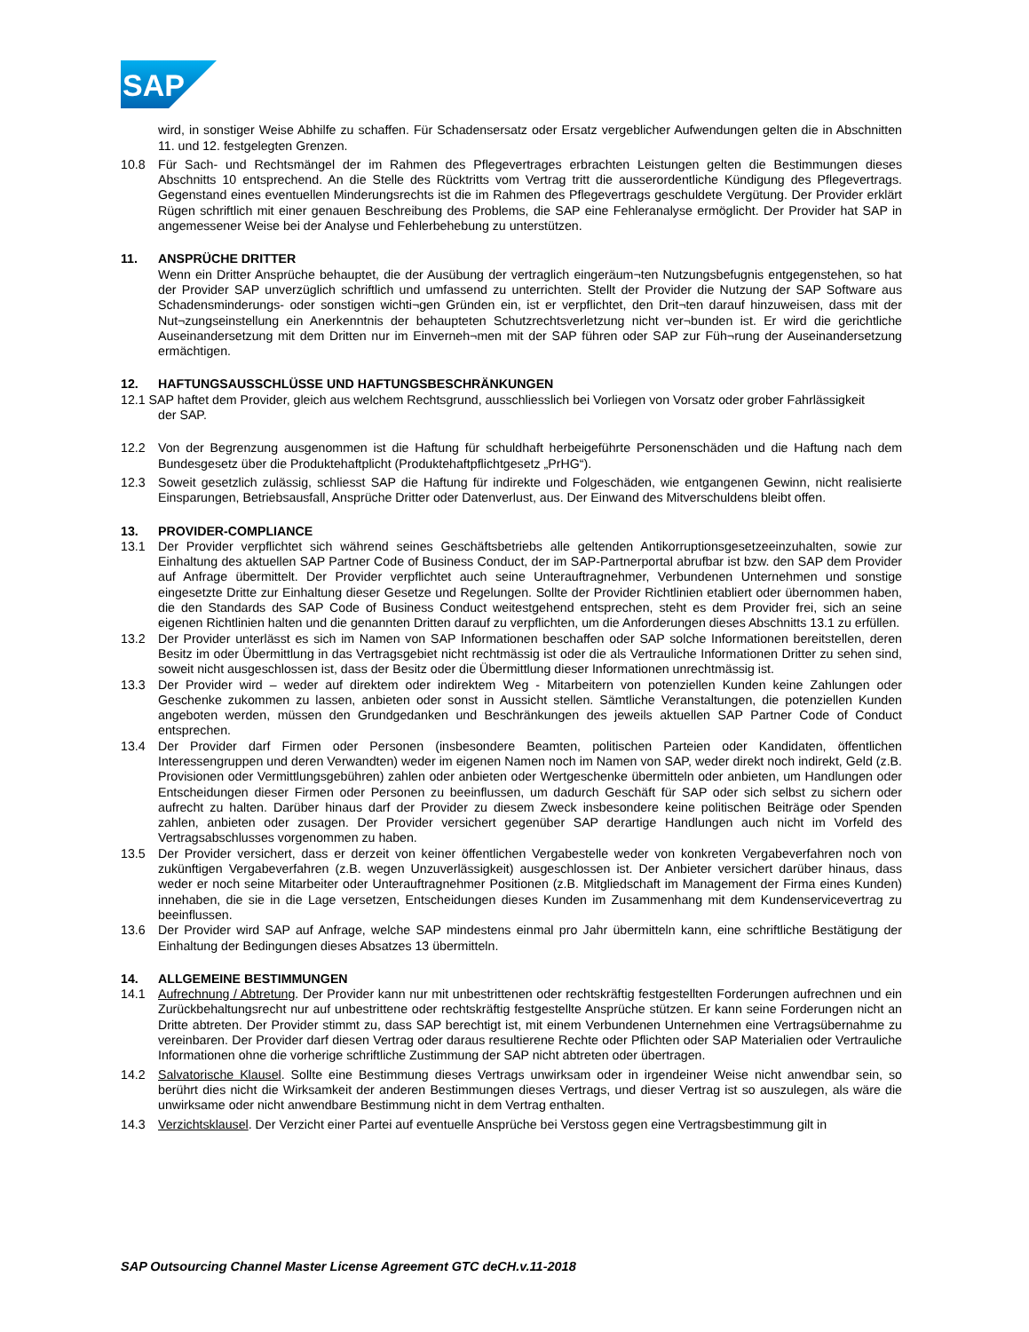SAP
wird, in sonstiger Weise Abhilfe zu schaffen. Für Schadensersatz oder Ersatz vergeblicher Aufwendungen gelten die in Abschnitten 11. und 12. festgelegten Grenzen.
10.8 Für Sach- und Rechtsmängel der im Rahmen des Pflegevertrages erbrachten Leistungen gelten die Bestimmungen dieses Abschnitts 10 entsprechend. An die Stelle des Rücktritts vom Vertrag tritt die ausserordentliche Kündigung des Pflegevertrags. Gegenstand eines eventuellen Minderungsrechts ist die im Rahmen des Pflegevertrags geschuldete Vergütung. Der Provider erklärt Rügen schriftlich mit einer genauen Beschreibung des Problems, die SAP eine Fehleranalyse ermöglicht. Der Provider hat SAP in angemessener Weise bei der Analyse und Fehlerbehebung zu unterstützen.
11. ANSPRÜCHE DRITTER
Wenn ein Dritter Ansprüche behauptet, die der Ausübung der vertraglich eingeräum¬ten Nutzungsbefugnis entgegenstehen, so hat der Provider SAP unverzüglich schriftlich und umfassend zu unterrichten. Stellt der Provider die Nutzung der SAP Software aus Schadensminderungs- oder sonstigen wichti¬gen Gründen ein, ist er verpflichtet, den Drit¬ten darauf hinzuweisen, dass mit der Nut¬zungseinstellung ein Anerkenntnis der behaupteten Schutzrechtsverletzung nicht ver¬bunden ist. Er wird die gerichtliche Auseinandersetzung mit dem Dritten nur im Einverneh¬men mit der SAP führen oder SAP zur Füh¬rung der Auseinandersetzung ermächtigen.
12. HAFTUNGSAUSSCHLÜSSE UND HAFTUNGSBESCHRÄNKUNGEN
12.1 SAP haftet dem Provider, gleich aus welchem Rechtsgrund, ausschliesslich bei Vorliegen von Vorsatz oder grober Fahrlässigkeit
der SAP.
12.2 Von der Begrenzung ausgenommen ist die Haftung für schuldhaft herbeigeführte Personenschäden und die Haftung nach dem Bundesgesetz über die Produktehaftplicht (Produktehaftpflichtgesetz „PrHG“).
12.3 Soweit gesetzlich zulässig, schliesst SAP die Haftung für indirekte und Folgeschäden, wie entgangenen Gewinn, nicht realisierte Einsparungen, Betriebsausfall, Ansprüche Dritter oder Datenverlust, aus. Der Einwand des Mitverschuldens bleibt offen.
13. PROVIDER-COMPLIANCE
13.1 Der Provider verpflichtet sich während seines Geschäftsbetriebs alle geltenden Antikorruptionsgesetzeeinzuhalten, sowie zur Einhaltung des aktuellen SAP Partner Code of Business Conduct, der im SAP-Partnerportal abrufbar ist bzw. den SAP dem Provider auf Anfrage übermittelt. Der Provider verpflichtet auch seine Unterauftragnehmer, Verbundenen Unternehmen und sonstige eingesetzte Dritte zur Einhaltung dieser Gesetze und Regelungen. Sollte der Provider Richtlinien etabliert oder übernommen haben, die den Standards des SAP Code of Business Conduct weitestgehend entsprechen, steht es dem Provider frei, sich an seine eigenen Richtlinien halten und die genannten Dritten darauf zu verpflichten, um die Anforderungen dieses Abschnitts 13.1 zu erfüllen.
13.2 Der Provider unterlässt es sich im Namen von SAP Informationen beschaffen oder SAP solche Informationen bereitstellen, deren Besitz im oder Übermittlung in das Vertragsgebiet nicht rechtmässig ist oder die als Vertrauliche Informationen Dritter zu sehen sind, soweit nicht ausgeschlossen ist, dass der Besitz oder die Übermittlung dieser Informationen unrechtmässig ist.
13.3 Der Provider wird – weder auf direktem oder indirektem Weg - Mitarbeitern von potenziellen Kunden keine Zahlungen oder Geschenke zukommen zu lassen, anbieten oder sonst in Aussicht stellen. Sämtliche Veranstaltungen, die potenziellen Kunden angeboten werden, müssen den Grundgedanken und Beschränkungen des jeweils aktuellen SAP Partner Code of Conduct entsprechen.
13.4 Der Provider darf Firmen oder Personen (insbesondere Beamten, politischen Parteien oder Kandidaten, öffentlichen Interessengruppen und deren Verwandten) weder im eigenen Namen noch im Namen von SAP, weder direkt noch indirekt, Geld (z.B. Provisionen oder Vermittlungsgebühren) zahlen oder anbieten oder Wertgeschenke übermitteln oder anbieten, um Handlungen oder Entscheidungen dieser Firmen oder Personen zu beeinflussen, um dadurch Geschäft für SAP oder sich selbst zu sichern oder aufrecht zu halten. Darüber hinaus darf der Provider zu diesem Zweck insbesondere keine politischen Beiträge oder Spenden zahlen, anbieten oder zusagen. Der Provider versichert gegenüber SAP derartige Handlungen auch nicht im Vorfeld des Vertragsabschlusses vorgenommen zu haben.
13.5 Der Provider versichert, dass er derzeit von keiner öffentlichen Vergabestelle weder von konkreten Vergabeverfahren noch von zukünftigen Vergabeverfahren (z.B. wegen Unzuverlässigkeit) ausgeschlossen ist. Der Anbieter versichert darüber hinaus, dass weder er noch seine Mitarbeiter oder Unterauftragnehmer Positionen (z.B. Mitgliedschaft im Management der Firma eines Kunden) innehaben, die sie in die Lage versetzen, Entscheidungen dieses Kunden im Zusammenhang mit dem Kundenservicevertrag zu beeinflussen.
13.6 Der Provider wird SAP auf Anfrage, welche SAP mindestens einmal pro Jahr übermitteln kann, eine schriftliche Bestätigung der Einhaltung der Bedingungen dieses Absatzes 13 übermitteln.
14. ALLGEMEINE BESTIMMUNGEN
14.1 Aufrechnung / Abtretung. Der Provider kann nur mit unbestrittenen oder rechtskräftig festgestellten Forderungen aufrechnen und ein Zurückbehaltungsrecht nur auf unbestrittene oder rechtskräftig festgestellte Ansprüche stützen. Er kann seine Forderungen nicht an Dritte abtreten. Der Provider stimmt zu, dass SAP berechtigt ist, mit einem Verbundenen Unternehmen eine Vertragsübernahme zu vereinbaren. Der Provider darf diesen Vertrag oder daraus resultierene Rechte oder Pflichten oder SAP Materialien oder Vertrauliche Informationen ohne die vorherige schriftliche Zustimmung der SAP nicht abtreten oder übertragen.
14.2 Salvatorische Klausel. Sollte eine Bestimmung dieses Vertrags unwirksam oder in irgendeiner Weise nicht anwendbar sein, so berührt dies nicht die Wirksamkeit der anderen Bestimmungen dieses Vertrags, und dieser Vertrag ist so auszulegen, als wäre die unwirksame oder nicht anwendbare Bestimmung nicht in dem Vertrag enthalten.
14.3 Verzichtsklausel. Der Verzicht einer Partei auf eventuelle Ansprüche bei Verstoss gegen eine Vertragsbestimmung gilt in
SAP Outsourcing Channel Master License Agreement GTC deCH.v.11-2018